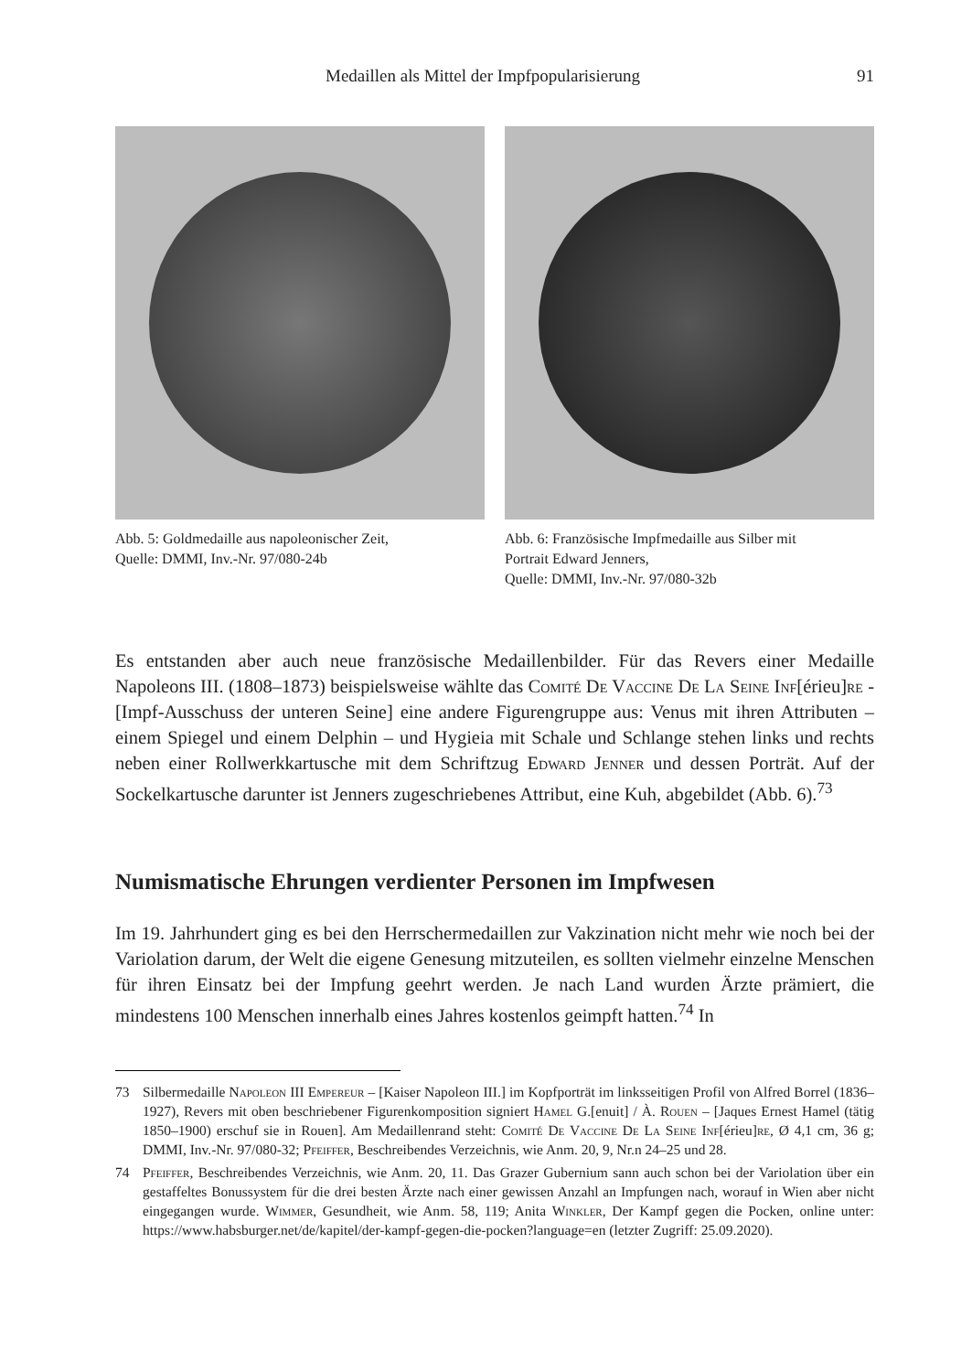Medaillen als Mittel der Impfpopularisierung 91
Abb. 5: Goldmedaille aus napoleonischer Zeit,
Quelle: DMMI, Inv.-Nr. 97/080-24b
Abb. 6: Französische Impfmedaille aus Silber mit
Portrait Edward Jenners,
Quelle: DMMI, Inv.-Nr. 97/080-32b
Es entstanden aber auch neue französische Medaillenbilder. Für das Revers einer Medaille Napoleons III. (1808–1873) beispielsweise wählte das Comité De Vaccine De La Seine Inf[érieu]re - [Impf-Ausschuss der unteren Seine] eine andere Figurengruppe aus: Venus mit ihren Attributen – einem Spiegel und einem Delphin – und Hygieia mit Schale und Schlange stehen links und rechts neben einer Rollwerkkartusche mit dem Schriftzug Edward Jenner und dessen Porträt. Auf der Sockelkartusche darunter ist Jenners zugeschriebenes Attribut, eine Kuh, abgebildet (Abb. 6).<sup>73</sup>
Numismatische Ehrungen verdienter Personen im Impfwesen
Im 19. Jahrhundert ging es bei den Herrschermedaillen zur Vakzination nicht mehr wie noch bei der Variolation darum, der Welt die eigene Genesung mitzuteilen, es sollten vielmehr einzelne Menschen für ihren Einsatz bei der Impfung geehrt werden. Je nach Land wurden Ärzte prämiert, die mindestens 100 Menschen innerhalb eines Jahres kostenlos geimpft hatten.<sup>74</sup> In
73 Silbermedaille Napoleon III Empereur – [Kaiser Napoleon III.] im Kopfporträt im linksseitigen Profil von Alfred Borrel (1836–1927), Revers mit oben beschriebener Figurenkomposition signiert Hamel G.[enuit] / À. Rouen – [Jaques Ernest Hamel (tätig 1850–1900) erschuf sie in Rouen]. Am Medaillenrand steht: Comité De Vaccine De La Seine Inf[érieu]re, Ø 4,1 cm, 36 g; DMMI, Inv.-Nr. 97/080-32; Pfeiffer, Beschreibendes Verzeichnis, wie Anm. 20, 9, Nr.n 24–25 und 28.
74 Pfeiffer, Beschreibendes Verzeichnis, wie Anm. 20, 11. Das Grazer Gubernium sann auch schon bei der Variolation über ein gestaffeltes Bonussystem für die drei besten Ärzte nach einer gewissen Anzahl an Impfungen nach, worauf in Wien aber nicht eingegangen wurde. Wimmer, Gesundheit, wie Anm. 58, 119; Anita Winkler, Der Kampf gegen die Pocken, online unter: https://www.habsburger.net/de/kapitel/der-kampf-gegen-die-pocken?language=en (letzter Zugriff: 25.09.2020).